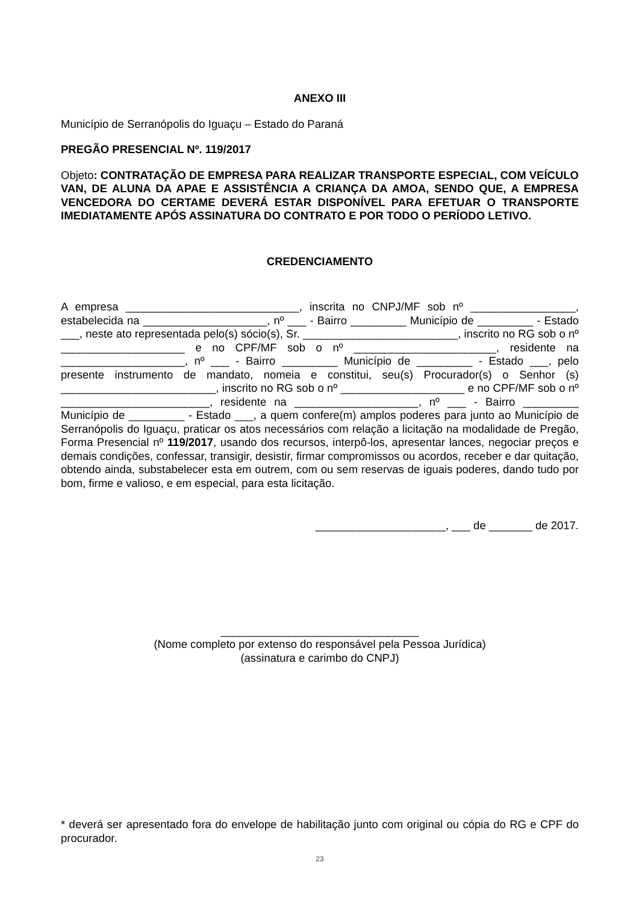ANEXO III
Município de Serranópolis do Iguaçu – Estado do Paraná
PREGÃO PRESENCIAL Nº. 119/2017
Objeto: CONTRATAÇÃO DE EMPRESA PARA REALIZAR TRANSPORTE ESPECIAL, COM VEÍCULO VAN, DE ALUNA DA APAE E ASSISTÊNCIA A CRIANÇA DA AMOA, SENDO QUE, A EMPRESA VENCEDORA DO CERTAME DEVERÁ ESTAR DISPONÍVEL PARA EFETUAR O TRANSPORTE IMEDIATAMENTE APÓS ASSINATURA DO CONTRATO E POR TODO O PERÍODO LETIVO.
CREDENCIAMENTO
A empresa ____________________________, inscrita no CNPJ/MF sob nº _________________, estabelecida na ____________________, nº ___ - Bairro _________ Município de _________ - Estado ___, neste ato representada pelo(s) sócio(s), Sr. _________________________, inscrito no RG sob o nº ____________________ e no CPF/MF sob o nº _______________________, residente na ____________________, nº ___ - Bairro _________ Município de _________ - Estado ___, pelo presente instrumento de mandato, nomeia e constitui, seu(s) Procurador(s) o Senhor (s) _________________________, inscrito no RG sob o nº ____________________ e no CPF/MF sob o nº ________________________, residente na ____________________, nº ___ - Bairro _________ Município de _________ - Estado ___, a quem confere(m) amplos poderes para junto ao Município de Serranópolis do Iguaçu, praticar os atos necessários com relação a licitação na modalidade de Pregão, Forma Presencial nº 119/2017, usando dos recursos, interpô-los, apresentar lances, negociar preços e demais condições, confessar, transigir, desistir, firmar compromissos ou acordos, receber e dar quitação, obtendo ainda, substabelecer esta em outrem, com ou sem reservas de iguais poderes, dando tudo por bom, firme e valioso, e em especial, para esta licitação.
_____________________, ___ de _______ de 2017.
________________________________
(Nome completo por extenso do responsável pela Pessoa Jurídica)
(assinatura e carimbo do CNPJ)
* deverá ser apresentado fora do envelope de habilitação junto com original ou cópia do RG e CPF do procurador.
23